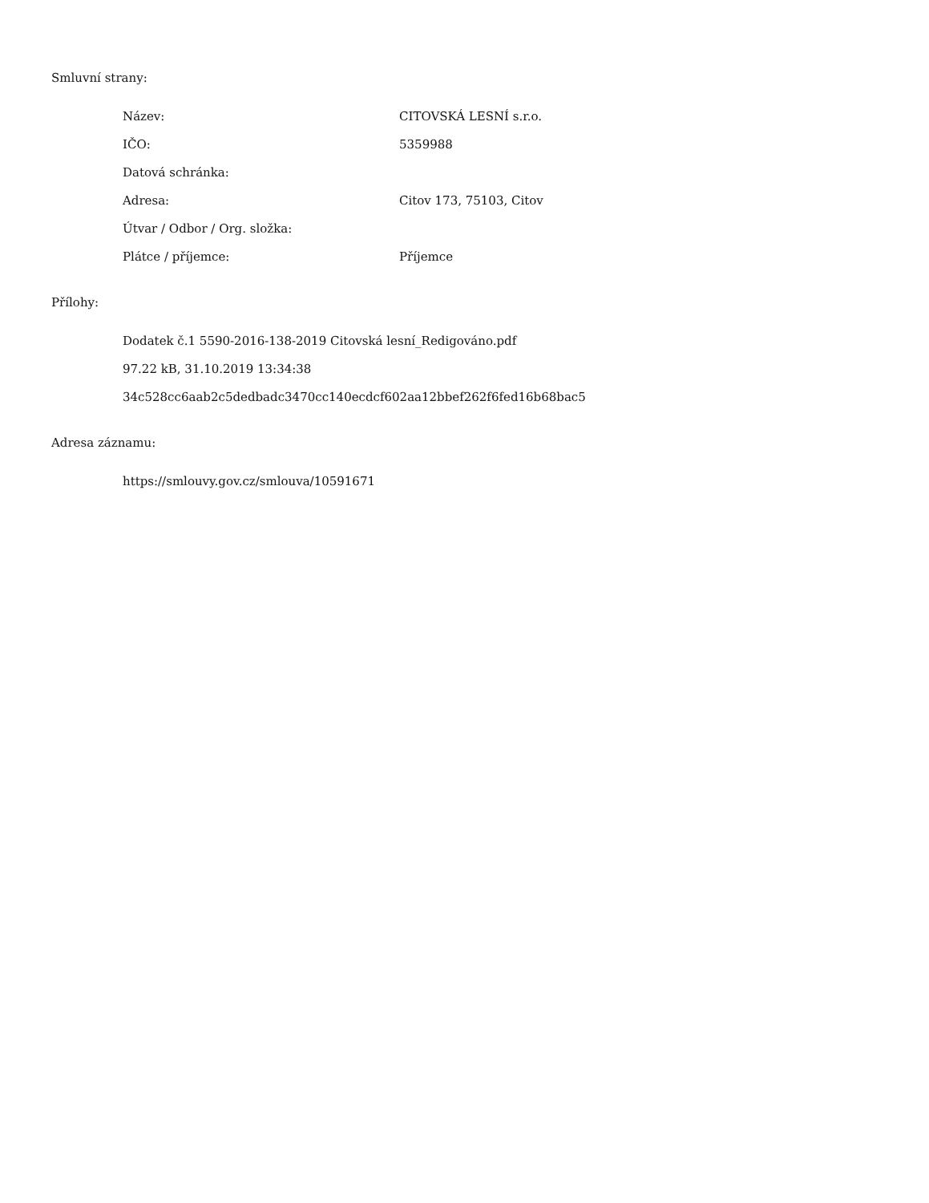Smluvní strany:
| Název: | CITOVSKÁ LESNÍ s.r.o. |
| IČO: | 5359988 |
| Datová schránka: | |
| Adresa: | Citov 173, 75103, Citov |
| Útvar / Odbor / Org. složka: | |
| Plátce / příjemce: | Příjemce |
Přílohy:
Dodatek č.1 5590-2016-138-2019 Citovská lesní_Redigováno.pdf
97.22 kB, 31.10.2019 13:34:38
34c528cc6aab2c5dedbadc3470cc140ecdcf602aa12bbef262f6fed16b68bac5
Adresa záznamu:
https://smlouvy.gov.cz/smlouva/10591671